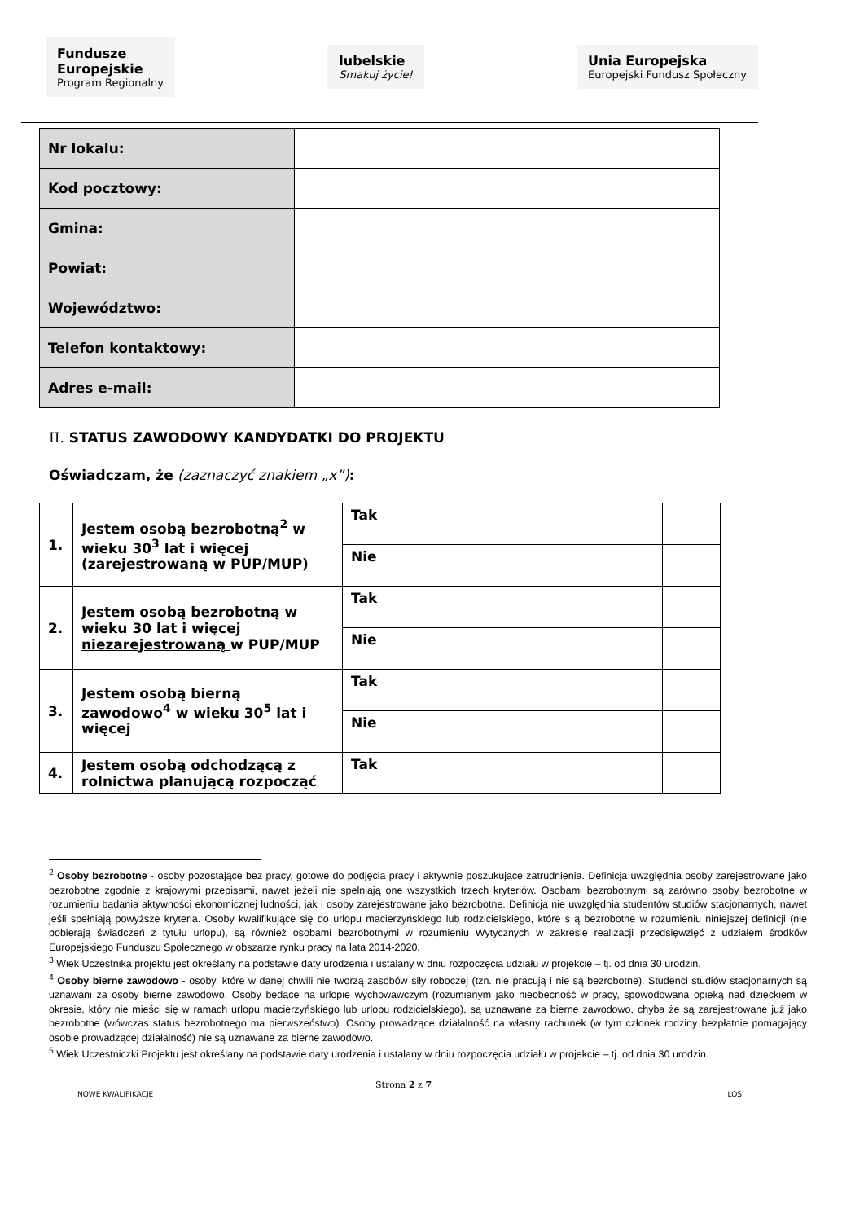Fundusze
Europejskie
Program Regionalny
lubelskie
Smakuj życie!
Unia Europejska
Europejski Fundusz Społeczny
| Nr lokalu: | |
| Kod pocztowy: | |
| Gmina: | |
| Powiat: | |
| Województwo: | |
| Telefon kontaktowy: | |
| Adres e-mail: | |
II. STATUS ZAWODOWY KANDYDATKI DO PROJEKTU
Oświadczam, że (zaznaczyć znakiem „x”):
| 1. | Jestem osobą bezrobotną<sup>2</sup> w wieku 30<sup>3</sup> lat i więcej (zarejestrowaną w PUP/MUP) | Tak | |
| | | Nie | |
| 2. | Jestem osobą bezrobotną w wieku 30 lat i więcej niezarejestrowaną w PUP/MUP | Tak | |
| | | Nie | |
| 3. | Jestem osobą bierną zawodowo<sup>4</sup> w wieku 30<sup>5</sup> lat i więcej | Tak | |
| | | Nie | |
| 4. | Jestem osobą odchodzącą z rolnictwa planującą rozpocząć | Tak | |
<sup>2</sup> Osoby bezrobotne - osoby pozostające bez pracy, gotowe do podjęcia pracy i aktywnie poszukujące zatrudnienia. Definicja uwzględnia osoby zarejestrowane jako bezrobotne zgodnie z krajowymi przepisami, nawet jeżeli nie spełniają one wszystkich trzech kryteriów. Osobami bezrobotnymi są zarówno osoby bezrobotne w rozumieniu badania aktywności ekonomicznej ludności, jak i osoby zarejestrowane jako bezrobotne. Definicja nie uwzględnia studentów studiów stacjonarnych, nawet jeśli spełniają powyższe kryteria. Osoby kwalifikujące się do urlopu macierzyńskiego lub rodzicielskiego, które s ą bezrobotne w rozumieniu niniejszej definicji (nie pobierają świadczeń z tytułu urlopu), są również osobami bezrobotnymi w rozumieniu Wytycznych w zakresie realizacji przedsięwzięć z udziałem środków Europejskiego Funduszu Społecznego w obszarze rynku pracy na lata 2014-2020.
<sup>3</sup> Wiek Uczestnika projektu jest określany na podstawie daty urodzenia i ustalany w dniu rozpoczęcia udziału w projekcie – tj. od dnia 30 urodzin.
<sup>4</sup> Osoby bierne zawodowo - osoby, które w danej chwili nie tworzą zasobów siły roboczej (tzn. nie pracują i nie są bezrobotne). Studenci studiów stacjonarnych są uznawani za osoby bierne zawodowo. Osoby będące na urlopie wychowawczym (rozumianym jako nieobecność w pracy, spowodowana opieką nad dzieckiem w okresie, który nie mieści się w ramach urlopu macierzyńskiego lub urlopu rodzicielskiego), są uznawane za bierne zawodowo, chyba że są zarejestrowane już jako bezrobotne (wówczas status bezrobotnego ma pierwszeństwo). Osoby prowadzące działalność na własny rachunek (w tym członek rodziny bezpłatnie pomagający osobie prowadzącej działalność) nie są uznawane za bierne zawodowo.
<sup>5</sup> Wiek Uczestniczki Projektu jest określany na podstawie daty urodzenia i ustalany w dniu rozpoczęcia udziału w projekcie – tj. od dnia 30 urodzin.
Strona 2 z 7
NOWE KWALIFIKACJE LOS